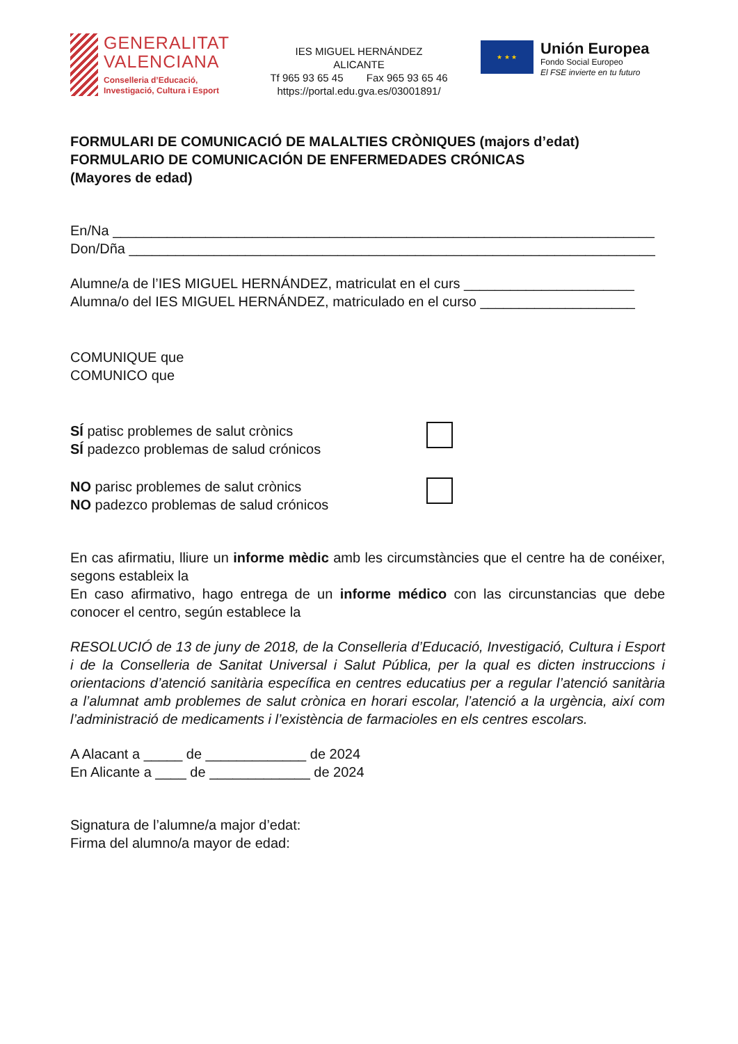GENERALITAT
VALENCIANA
Conselleria d’Educació,
Investigació, Cultura i Esport
IES MIGUEL HERNÁNDEZ
ALICANTE
Tf 965 93 65 45 Fax 965 93 65 46
https://portal.edu.gva.es/03001891/
★ ★ ★
Unión Europea
Fondo Social Europeo
El FSE invierte en tu futuro
FORMULARI DE COMUNICACIÓ DE MALALTIES CRÒNIQUES (majors d’edat)
FORMULARIO DE COMUNICACIÓN DE ENFERMEDADES CRÓNICAS
(Mayores de edad)
En/Na ______________________________________________________________________
Don/Dña ____________________________________________________________________
Alumne/a de l’IES MIGUEL HERNÁNDEZ, matriculat en el curs ______________________
Alumna/o del IES MIGUEL HERNÁNDEZ, matriculado en el curso ____________________
COMUNIQUE que
COMUNICO que
SÍ patisc problemes de salut crònics
SÍ padezco problemas de salud crónicos
NO parisc problemes de salut crònics
NO padezco problemas de salud crónicos
En cas afirmatiu, lliure un informe mèdic amb les circumstàncies que el centre ha de conéixer, segons estableix la
En caso afirmativo, hago entrega de un informe médico con las circunstancias que debe conocer el centro, según establece la
RESOLUCIÓ de 13 de juny de 2018, de la Conselleria d’Educació, Investigació, Cultura i Esport i de la Conselleria de Sanitat Universal i Salut Pública, per la qual es dicten instruccions i orientacions d’atenció sanitària específica en centres educatius per a regular l’atenció sanitària a l’alumnat amb problemes de salut crònica en horari escolar, l’atenció a la urgència, així com l’administració de medicaments i l’existència de farmacioles en els centres escolars.
A Alacant a _____ de _____________ de 2024
En Alicante a ____ de _____________ de 2024
Signatura de l’alumne/a major d’edat:
Firma del alumno/a mayor de edad: